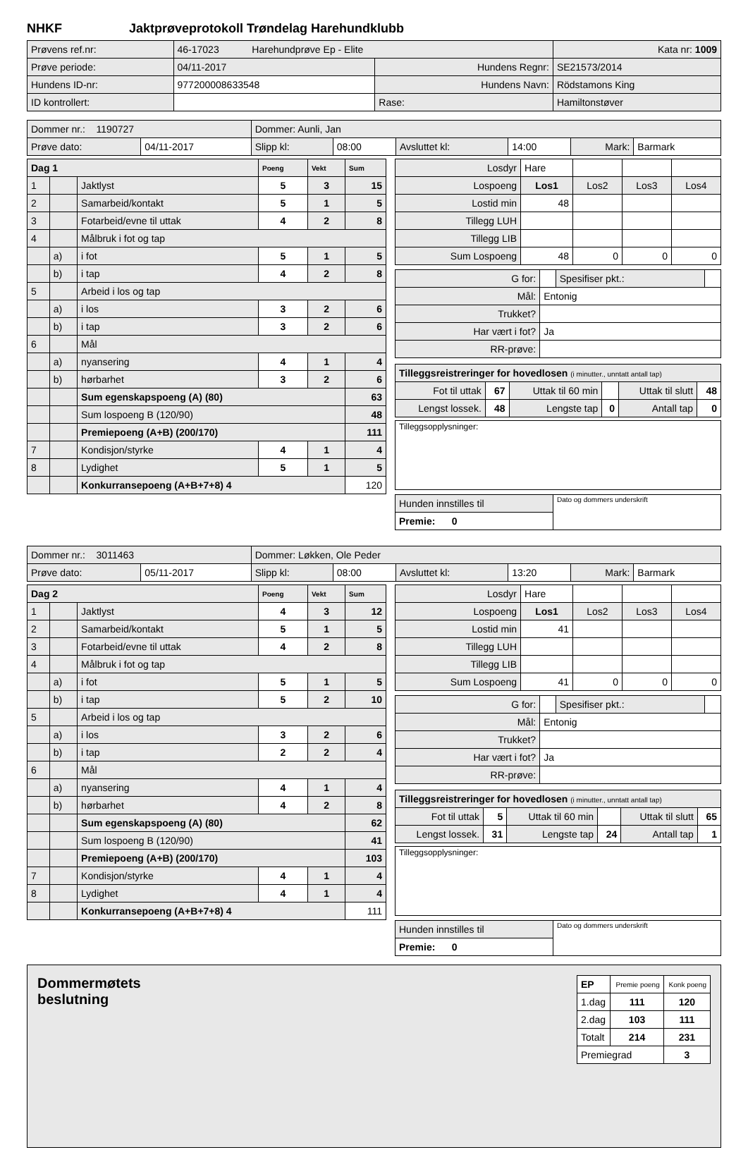NHKF Jaktprøveprotokoll Trøndelag Harehundklubb
| Prøvens ref.nr: | 46-17023 Harehundprøve Ep - Elite | | | Kata nr: 1009 |
| Prøve periode: | 04/11-2017 | Hundens Regnr: | SE21573/2014 | |
| Hundens ID-nr: | 977200008633548 | Hundens Navn: | Rödstamons King | |
| ID kontrollert: | | Rase: | Hamiltonstøver | |
| Dommer nr.: 1190727 | | Dommer: Aunli, Jan | | | | | |
| Prøve dato: | 04/11-2017 | Slipp kl: | 08:00 | Avsluttet kl: | 14:00 | Mark: | Barmark |
| Dag 1 | | | Poeng | Vekt | Sum |
| --- | --- | --- | --- | --- | --- |
| 1 | | Jaktlyst | 5 | 3 | 15 |
| 2 | | Samarbeid/kontakt | 5 | 1 | 5 |
| 3 | | Fotarbeid/evne til uttak | 4 | 2 | 8 |
| 4 | | Målbruk i fot og tap | | | |
| | a) | i fot | 5 | 1 | 5 |
| | b) | i tap | 4 | 2 | 8 |
| 5 | | Arbeid i los og tap | | | |
| | a) | i los | 3 | 2 | 6 |
| | b) | i tap | 3 | 2 | 6 |
| 6 | | Mål | | | |
| | a) | nyansering | 4 | 1 | 4 |
| | b) | hørbarhet | 3 | 2 | 6 |
| | | Sum egenskapspoeng (A) (80) | | | 63 |
| | | Sum lospoeng B (120/90) | | | 48 |
| | | Premiepoeng (A+B) (200/170) | | | 111 |
| 7 | | Kondisjon/styrke | 4 | 1 | 4 |
| 8 | | Lydighet | 5 | 1 | 5 |
| | | Konkurransepoeng (A+B+7+8) 4 | | | 120 |
| Losdyr | Hare | | | |
| Lospoeng | Los1 | Los2 | Los3 | Los4 |
| Lostid min | 48 | | | |
| Tillegg LUH | | | | |
| Tillegg LIB | | | | |
| Sum Lospoeng | 48 | 0 | 0 | 0 |
| G for: | | Spesifiser pkt.: | |
| Mål: | Entonig | | |
| Trukket? | | | |
| Har vært i fot? | Ja | | |
| RR-prøve: | | | |
| Tilleggsreistreringer for hovedlosen (i minutter., unntatt antall tap) | | | | | |
| Fot til uttak | 67 | Uttak til 60 min | | Uttak til slutt | 48 |
| Lengst lossek. | 48 | Lengste tap | 0 | Antall tap | 0 |
| Tilleggsopplysninger: |
| Hunden innstilles til | Dato og dommers underskrift |
| Premie: 0 | |
| Dommer nr.: 3011463 | | Dommer: Løkken, Ole Peder | | | | | |
| Prøve dato: | 05/11-2017 | Slipp kl: | 08:00 | Avsluttet kl: | 13:20 | Mark: | Barmark |
| Dag 2 | | | Poeng | Vekt | Sum |
| --- | --- | --- | --- | --- | --- |
| 1 | | Jaktlyst | 4 | 3 | 12 |
| 2 | | Samarbeid/kontakt | 5 | 1 | 5 |
| 3 | | Fotarbeid/evne til uttak | 4 | 2 | 8 |
| 4 | | Målbruk i fot og tap | | | |
| | a) | i fot | 5 | 1 | 5 |
| | b) | i tap | 5 | 2 | 10 |
| 5 | | Arbeid i los og tap | | | |
| | a) | i los | 3 | 2 | 6 |
| | b) | i tap | 2 | 2 | 4 |
| 6 | | Mål | | | |
| | a) | nyansering | 4 | 1 | 4 |
| | b) | hørbarhet | 4 | 2 | 8 |
| | | Sum egenskapspoeng (A) (80) | | | 62 |
| | | Sum lospoeng B (120/90) | | | 41 |
| | | Premiepoeng (A+B) (200/170) | | | 103 |
| 7 | | Kondisjon/styrke | 4 | 1 | 4 |
| 8 | | Lydighet | 4 | 1 | 4 |
| | | Konkurransepoeng (A+B+7+8) 4 | | | 111 |
| Losdyr | Hare | | | |
| Lospoeng | Los1 | Los2 | Los3 | Los4 |
| Lostid min | 41 | | | |
| Tillegg LUH | | | | |
| Tillegg LIB | | | | |
| Sum Lospoeng | 41 | 0 | 0 | 0 |
| G for: | | Spesifiser pkt.: | |
| Mål: | Entonig | | |
| Trukket? | | | |
| Har vært i fot? | Ja | | |
| RR-prøve: | | | |
| Tilleggsreistreringer for hovedlosen (i minutter., unntatt antall tap) | | | | | |
| Fot til uttak | 5 | Uttak til 60 min | | Uttak til slutt | 65 |
| Lengst lossek. | 31 | Lengste tap | 24 | Antall tap | 1 |
| Tilleggsopplysninger: |
| Hunden innstilles til | Dato og dommers underskrift |
| Premie: 0 | |
Dommermøtets
beslutning
| EP | Premie poeng | Konk poeng |
| 1.dag | 111 | 120 |
| 2.dag | 103 | 111 |
| Totalt | 214 | 231 |
| Premiegrad | | 3 |